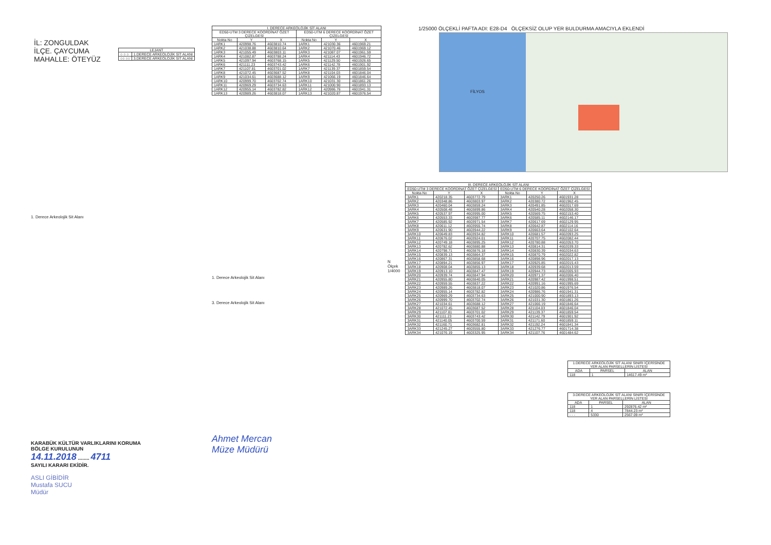İL: ZONGULDAK
İLÇE. ÇAYCUMA
MAHALLE: ÖTEYÜZ
| LEJANT | |
| --- | --- |
| ○ ○ ○ | 1.DERECE ARKEOLOJİK SİT ALANI |
| ○○ ○○ | 3.DERECE ARKEOLOJİK SİT ALANI |
1. Derece Arkeolojik Sit Alanı
KARABÜK KÜLTÜR VARLIKLARINI KORUMA
BÖLGE KURULUNUN
14.11.2018 ........ 4711
SAYILI KARARI EKİDİR.
ASLI GİBİDİR
Mustafa SUCU
Müdür
| I. DERECE ARKEOLOJİK SİT ALANI | | | | | |
| --- | --- | --- | --- | --- | --- |
| ED50-UTM 3 DERECE KOORDİNAT ÖZET ÇİZELGESİ | | | ED50-UTM 6 DERECE KOORDİNAT ÖZET ÇİZELGESİ | | |
| Nokta No | Y | X | Nokta No | Y | X |
| 1ARK1 | 420998.76 | 4603810.74 | 1ARK1 | 421030.36 | 4601969.21 |
| 1ARK2 | 421038.88 | 4603810.64 | 1ARK2 | 421070.46 | 4601969.12 |
| 1ARK3 | 421055.49 | 4603803.11 | 1ARK3 | 421087.07 | 4601961.59 |
| 1ARK4 | 421082.87 | 4603788.24 | 1ARK4 | 421114.43 | 4601946.72 |
| 1ARK5 | 421097.94 | 4603768.15 | 1ARK5 | 421129.50 | 4601926.65 |
| 1ARK6 | 421111.23 | 4603743.42 | 1ARK6 | 421142.78 | 4601901.92 |
| 1ARK7 | 421107.81 | 4603701.02 | 1ARK7 | 421139.37 | 4601859.54 |
| 1ARK8 | 421072.45 | 4603687.52 | 1ARK8 | 421104.03 | 4601846.04 |
| 1ARK9 | 421034.61 | 4603688.12 | 1ARK9 | 421066.19 | 4601846.64 |
| 1ARK10 | 420999.70 | 4603702.74 | 1ARK10 | 421031.30 | 4601861.26 |
| 1ARK11 | 420969.29 | 4603734.63 | 1ARK11 | 421000.90 | 4601893.13 |
| 1ARK12 | 420955.14 | 4603782.82 | 1ARK12 | 420986.76 | 4601941.31 |
| 1ARK13 | 420989.26 | 4603818.07 | 1ARK13 | 421020.87 | 4601976.54 |
1. Derece Arkeolojik Sit Alanı
3. Derece Arkeolojik Sit Alanı
Ahmet Mercan
Müze Müdürü
1/25000 ÖLÇEKLİ PAFTA ADI: E28-D4 ÖLÇEKSİZ OLUP YER BULDURMA AMACIYLA EKLENDİ
FİLYOS
N
Ölçek
1/4000
| III. DERECE ARKEOLOJİK SİT ALANI | | | | | |
| --- | --- | --- | --- | --- | --- |
| ED50-UTM 3 DERECE KOORDİNAT ÖZET ÇİZELGESİ | | | ED50-UTM 6 DERECE KOORDİNAT ÖZET ÇİZELGESİ | | |
| Nokta No | Y | X | Nokta No | Y | X |
| 3ARK1 | 420218.35 | 4603772.79 | 3ARK1 | 420250.26 | 4601931.28 |
| 3ARK2 | 420348.86 | 4603803.97 | 3ARK2 | 420380.72 | 4601962.45 |
| 3ARK3 | 420460.04 | 4603859.24 | 3ARK3 | 420491.85 | 4602017.69 |
| 3ARK4 | 420508.48 | 4603899.86 | 3ARK4 | 420540.28 | 4602058.30 |
| 3ARK5 | 420537.97 | 4603995.00 | 3ARK5 | 420569.75 | 4602153.40 |
| 3ARK6 | 420553.33 | 4603987.77 | 3ARK6 | 420585.11 | 4602146.17 |
| 3ARK7 | 420585.92 | 4603971.54 | 3ARK7 | 420617.69 | 4602129.95 |
| 3ARK8 | 420611.12 | 4603955.74 | 3ARK8 | 420642.87 | 4602114.16 |
| 3ARK9 | 420631.90 | 4603944.22 | 3ARK9 | 420663.64 | 4602102.64 |
| 3ARK10 | 420649.83 | 4603934.82 | 3ARK10 | 420681.57 | 4602093.25 |
| 3ARK11 | 420676.02 | 4603924.01 | 3ARK11 | 420707.75 | 4602082.44 |
| 3ARK12 | 420749.18 | 4603895.25 | 3ARK12 | 420780.88 | 4602053.70 |
| 3ARK13 | 420782.62 | 4603880.88 | 3ARK13 | 420814.31 | 4602039.33 |
| 3ARK14 | 420798.71 | 4603876.18 | 3ARK14 | 420830.39 | 4602034.63 |
| 3ARK15 | 420839.13 | 4603864.37 | 3ARK15 | 420870.79 | 4602022.82 |
| 3ARK16 | 420867.31 | 4603858.68 | 3ARK16 | 420898.96 | 4602017.13 |
| 3ARK17 | 420894.21 | 4603856.97 | 3ARK17 | 420925.85 | 4602015.43 |
| 3ARK18 | 420908.04 | 4603855.13 | 3ARK18 | 420939.68 | 4602013.59 |
| 3ARK19 | 420913.10 | 4603847.47 | 3ARK19 | 420944.73 | 4602005.93 |
| 3ARK20 | 420939.74 | 4603847.94 | 3ARK20 | 420971.37 | 4602006.40 |
| 3ARK21 | 420955.80 | 4603840.05 | 3ARK21 | 420987.42 | 4601998.51 |
| 3ARK22 | 420959.55 | 4603837.22 | 3ARK22 | 420991.16 | 4601995.69 |
| 3ARK23 | 420989.26 | 4603818.07 | 3ARK23 | 421020.86 | 4601976.54 |
| 3ARK24 | 420955.14 | 4603782.82 | 3ARK24 | 420986.76 | 4601941.31 |
| 3ARK25 | 420969.29 | 4603734.63 | 3ARK25 | 421000.90 | 4601893.13 |
| 3ARK26 | 420999.70 | 4603702.74 | 3ARK26 | 421031.30 | 4601861.26 |
| 3ARK27 | 421034.61 | 4603688.12 | 3ARK27 | 421066.19 | 4601846.64 |
| 3ARK28 | 421072.45 | 4603687.52 | 3ARK28 | 421104.03 | 4601846.04 |
| 3ARK29 | 421107.81 | 4603701.02 | 3ARK29 | 421139.37 | 4601859.54 |
| 3ARK30 | 421111.23 | 4603743.42 | 3ARK30 | 421142.79 | 4601901.92 |
| 3ARK31 | 421140.05 | 4603700.59 | 3ARK31 | 421171.60 | 4601859.11 |
| 3ARK32 | 421160.71 | 4603682.81 | 3ARK32 | 421192.24 | 4601841.34 |
| 3ARK33 | 421245.27 | 4603555.80 | 3ARK33 | 421276.77 | 4601714.38 |
| 3ARK34 | 421076.19 | 4603325.95 | 3ARK34 | 421107.76 | 4601484.62 |
| 1.DERECE ARKEOLOJİK SİT ALANI SINIRI İÇERİSİNDE YER ALAN PARSELLERİN LİSTESİ | | |
| --- | --- | --- |
| ADA | PARSEL | ALAN |
| 118 | 1 | 14617.49 m² |
| 3.DERECE ARKEOLOJİK SİT ALANI SINIRI İÇERİSİNDE YER ALAN PARSELLERİN LİSTESİ | | |
| --- | --- | --- |
| ADA | PARSEL | ALAN |
| 118 | 1 | 292876.42 m² |
| 118 | 4 | 7844.23 m² |
| - - - | 5330 | 2567.09 m² |